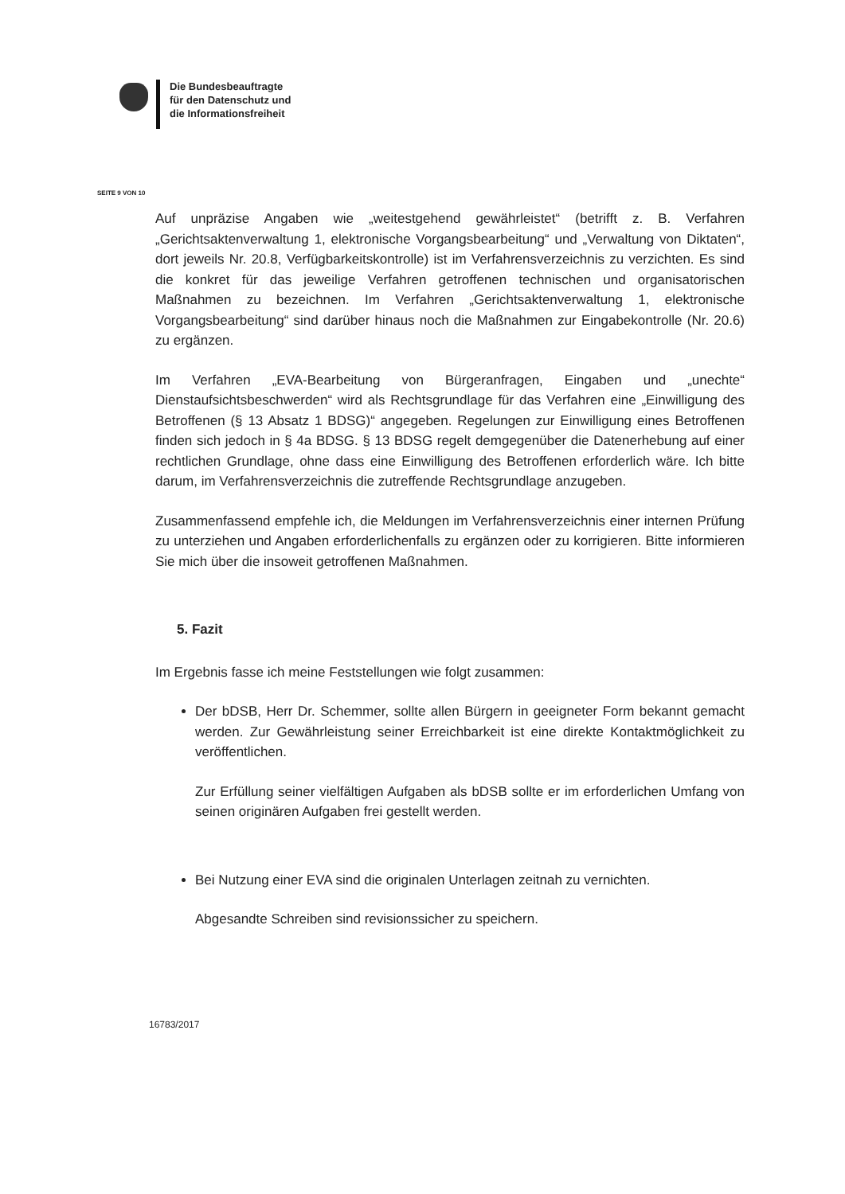Die Bundesbeauftragte
für den Datenschutz und
die Informationsfreiheit
SEITE 9 VON 10
Auf unpräzise Angaben wie „weitestgehend gewährleistet“ (betrifft z. B. Verfahren „Gerichtsaktenverwaltung 1, elektronische Vorgangsbearbeitung“ und „Verwaltung von Diktaten“, dort jeweils Nr. 20.8, Verfügbarkeitskontrolle) ist im Verfahrensverzeichnis zu verzichten. Es sind die konkret für das jeweilige Verfahren getroffenen technischen und organisatorischen Maßnahmen zu bezeichnen. Im Verfahren „Gerichtsaktenverwaltung 1, elektronische Vorgangsbearbeitung“ sind darüber hinaus noch die Maßnahmen zur Eingabekontrolle (Nr. 20.6) zu ergänzen.
Im Verfahren „EVA-Bearbeitung von Bürgeranfragen, Eingaben und „unechte“ Dienstaufsichtsbeschwerden“ wird als Rechtsgrundlage für das Verfahren eine „Einwilligung des Betroffenen (§ 13 Absatz 1 BDSG)“ angegeben. Regelungen zur Einwilligung eines Betroffenen finden sich jedoch in § 4a BDSG. § 13 BDSG regelt demgegenüber die Datenerhebung auf einer rechtlichen Grundlage, ohne dass eine Einwilligung des Betroffenen erforderlich wäre. Ich bitte darum, im Verfahrensverzeichnis die zutreffende Rechtsgrundlage anzugeben.
Zusammenfassend empfehle ich, die Meldungen im Verfahrensverzeichnis einer internen Prüfung zu unterziehen und Angaben erforderlichenfalls zu ergänzen oder zu korrigieren. Bitte informieren Sie mich über die insoweit getroffenen Maßnahmen.
5. Fazit
Im Ergebnis fasse ich meine Feststellungen wie folgt zusammen:
Der bDSB, Herr Dr. Schemmer, sollte allen Bürgern in geeigneter Form bekannt gemacht werden. Zur Gewährleistung seiner Erreichbarkeit ist eine direkte Kontaktmöglichkeit zu veröffentlichen.
Zur Erfüllung seiner vielfältigen Aufgaben als bDSB sollte er im erforderlichen Umfang von seinen originären Aufgaben frei gestellt werden.
Bei Nutzung einer EVA sind die originalen Unterlagen zeitnah zu vernichten.
Abgesandte Schreiben sind revisionssicher zu speichern.
16783/2017